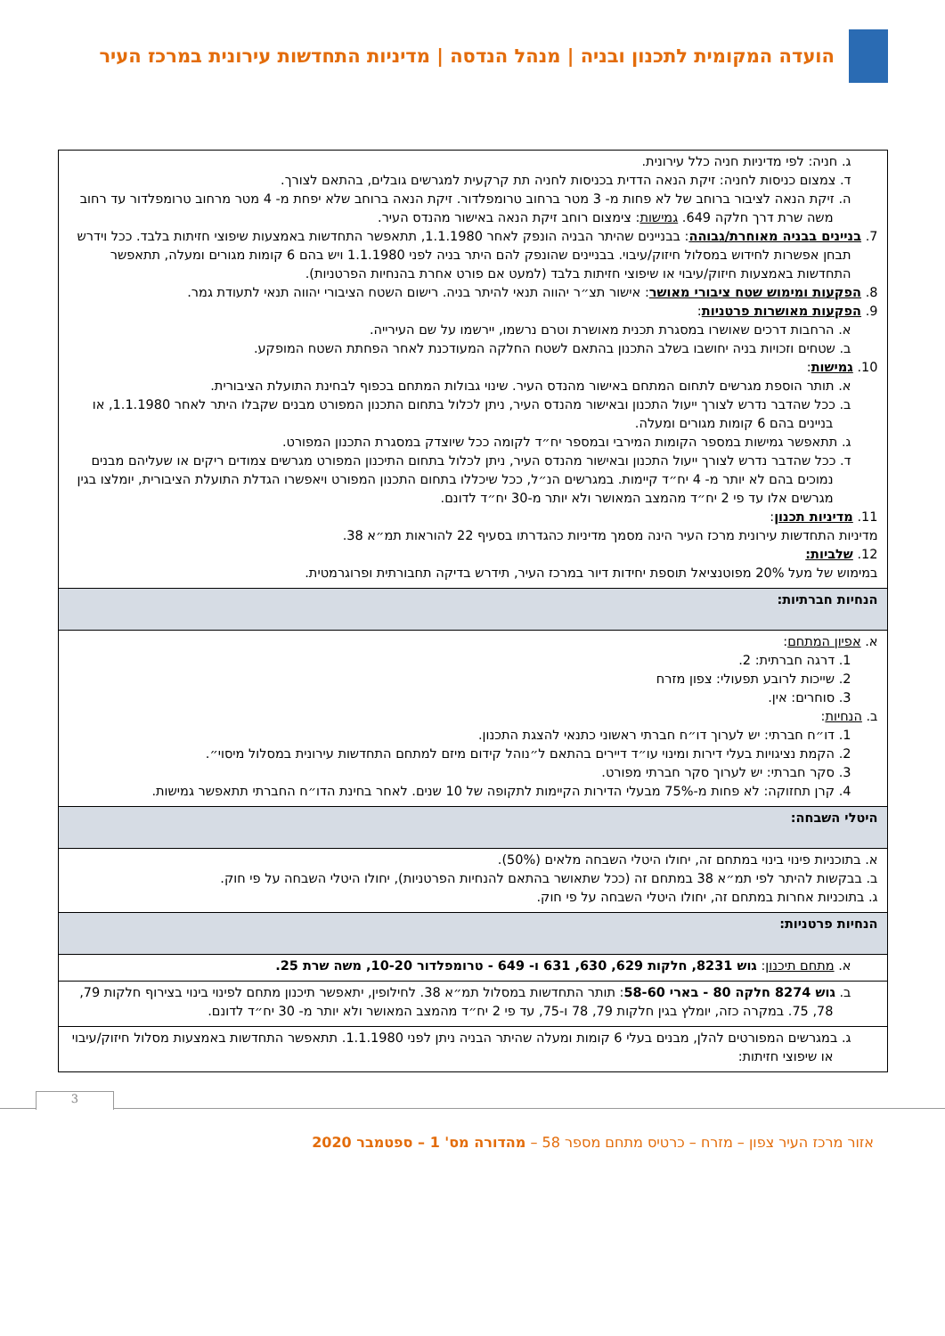הועדה המקומית לתכנון ובניה | מנהל הנדסה | מדיניות התחדשות עירונית במרכז העיר
| ג. חניה: לפי מדיניות חניה כלל עירונית. ד. צמצום כניסות לחניה: זיקת הנאה הדדית בכניסות לחניה תת קרקעית למגרשים גובלים, בהתאם לצורך. ה. זיקת הנאה לציבור ברוחב של לא פחות מ- 3 מטר ברחוב טרומפלדור. זיקת הנאה ברוחב שלא יפחת מ- 4 מטר מרחוב טרומפלדור עד רחוב משה שרת דרך חלקה 649. גמישות : צימצום רוחב זיקת הנאה באישור מהנדס העיר. 7. בניינים בבניה מאוחרת/גבוהה : בבניינים שהיתר הבניה הונפק לאחר 1.1.1980, תתאפשר התחדשות באמצעות שיפוצי חזיתות בלבד. ככל וידרש תבחן אפשרות לחידוש במסלול חיזוק/עיבוי. בבניינים שהונפק להם היתר בניה לפני 1.1.1980 ויש בהם 6 קומות מגורים ומעלה, תתאפשר התחדשות באמצעות חיזוק/עיבוי או שיפוצי חזיתות בלבד (למעט אם פורט אחרת בהנחיות הפרטניות). 8. הפקעות ומימוש שטח ציבורי מאושר : אישור תצ״ר יהווה תנאי להיתר בניה. רישום השטח הציבורי יהווה תנאי לתעודת גמר. 9. הפקעות מאושרות פרטניות : א. הרחבות דרכים שאושרו במסגרת תכנית מאושרת וטרם נרשמו, יירשמו על שם העירייה. ב. שטחים וזכויות בניה יחושבו בשלב התכנון בהתאם לשטח החלקה המעודכנת לאחר הפחתת השטח המופקע. 10. גמישות : א. תותר הוספת מגרשים לתחום המתחם באישור מהנדס העיר. שינוי גבולות המתחם בכפוף לבחינת התועלת הציבורית. ב. ככל שהדבר נדרש לצורך ייעול התכנון ובאישור מהנדס העיר, ניתן לכלול בתחום התכנון המפורט מבנים שקבלו היתר לאחר 1.1.1980, או בניינים בהם 6 קומות מגורים ומעלה. ג. תתאפשר גמישות במספר הקומות המירבי ובמספר יח״ד לקומה ככל שיוצדק במסגרת התכנון המפורט. ד. ככל שהדבר נדרש לצורך ייעול התכנון ובאישור מהנדס העיר, ניתן לכלול בתחום התיכנון המפורט מגרשים צמודים ריקים או שעליהם מבנים נמוכים בהם לא יותר מ- 4 יח״ד קיימות. במגרשים הנ״ל, ככל שיכללו בתחום התכנון המפורט ויאפשרו הגדלת התועלת הציבורית, יומלצו בגין מגרשים אלו עד פי 2 יח״ד מהמצב המאושר ולא יותר מ-30 יח״ד לדונם. 11. מדיניות תכנון : מדיניות התחדשות עירונית מרכז העיר הינה מסמך מדיניות כהגדרתו בסעיף 22 להוראות תמ״א 38. 12. שלביות: במימוש של מעל 20% מפוטנציאל תוספת יחידות דיור במרכז העיר, תידרש בדיקה תחבורתית ופרוגרמטית. |
| הנחיות חברתיות: |
| א. אפיון המתחם : 1. דרגה חברתית: 2. 2. שייכות לרובע תפעולי: צפון מזרח 3. סוחרים: אין. ב. הנחיות : 1. דו״ח חברתי: יש לערוך דו״ח חברתי ראשוני כתנאי להצגת התכנון. 2. הקמת נציגויות בעלי דירות ומינוי עו״ד דיירים בהתאם ל״נוהל קידום מיזם למתחם התחדשות עירונית במסלול מיסוי״. 3. סקר חברתי: יש לערוך סקר חברתי מפורט. 4. קרן תחזוקה: לא פחות מ-75% מבעלי הדירות הקיימות לתקופה של 10 שנים. לאחר בחינת הדו״ח החברתי תתאפשר גמישות. |
| היטלי השבחה: |
| א. בתוכניות פינוי בינוי במתחם זה, יחולו היטלי השבחה מלאים (50%). ב. בבקשות להיתר לפי תמ״א 38 במתחם זה (ככל שתאושר בהתאם להנחיות הפרטניות), יחולו היטלי השבחה על פי חוק. ג. בתוכניות אחרות במתחם זה, יחולו היטלי השבחה על פי חוק. |
| הנחיות פרטניות: |
| א. מתחם תיכנון : גוש 8231, חלקות 629, 630, 631 ו- 649 - טרומפלדור 10-20, משה שרת 25. |
| ב. גוש 8274 חלקה 80 - בארי 58-60 : תותר התחדשות במסלול תמ״א 38. לחילופין, יתאפשר תיכנון מתחם לפינוי בינוי בצירוף חלקות 79, 78, 75. במקרה כזה, יומלץ בגין חלקות 79, 78 ו-75, עד פי 2 יח״ד מהמצב המאושר ולא יותר מ- 30 יח״ד לדונם. |
| ג. במגרשים המפורטים להלן, מבנים בעלי 6 קומות ומעלה שהיתר הבניה ניתן לפני 1.1.1980. תתאפשר התחדשות באמצעות מסלול חיזוק/עיבוי או שיפוצי חזיתות: |
3
אזור מרכז העיר צפון – מזרח – כרטיס מתחם מספר 58 – מהדורה מס' 1 – ספטמבר 2020